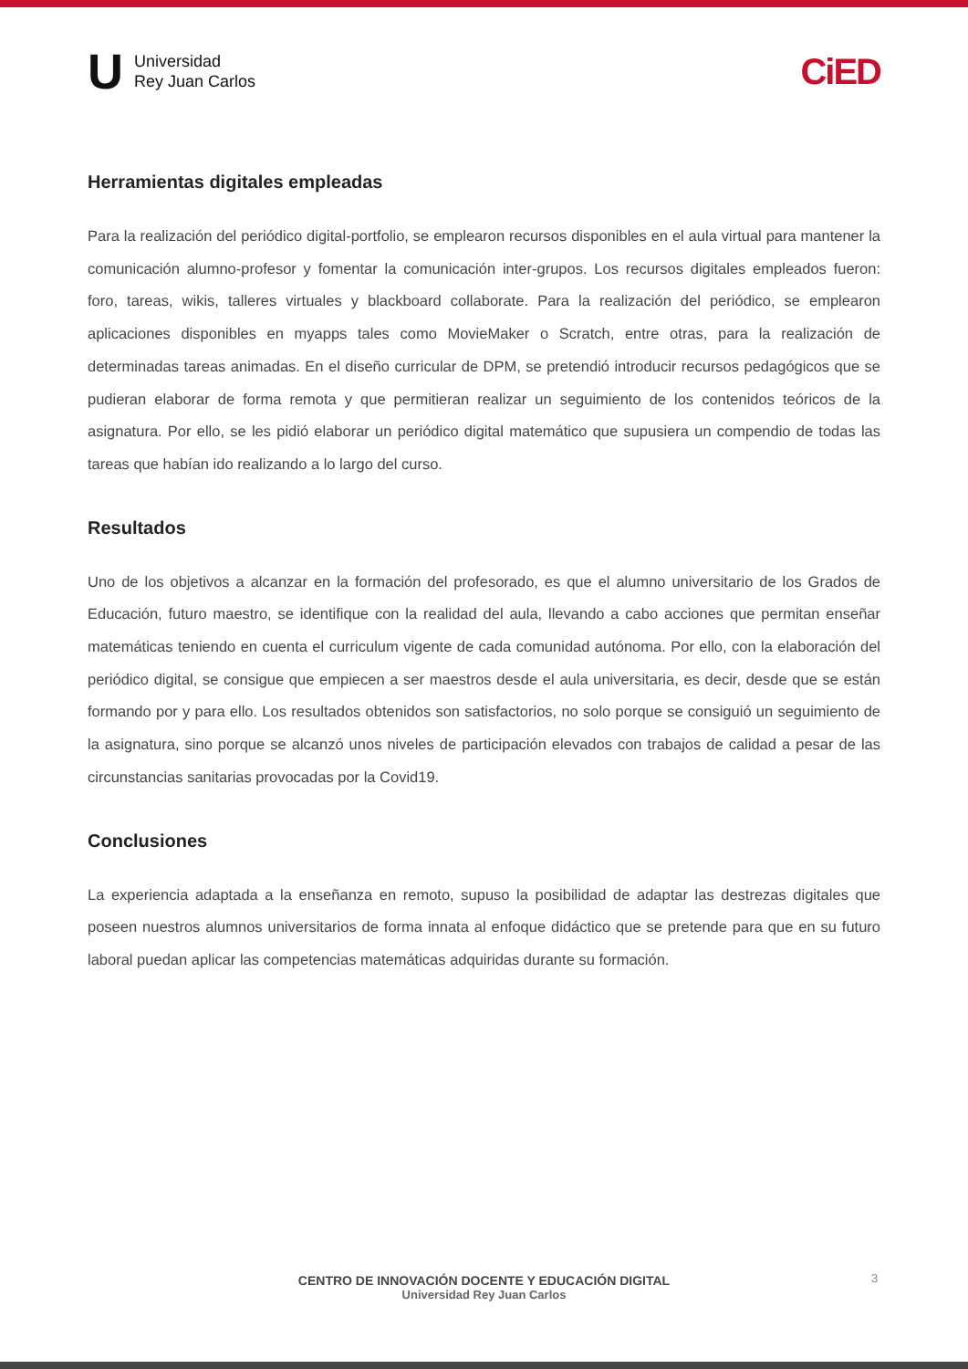U
Universidad
Rey Juan Carlos
CiED
Herramientas digitales empleadas
Para la realización del periódico digital-portfolio, se emplearon recursos disponibles en el aula virtual para mantener la comunicación alumno-profesor y fomentar la comunicación inter-grupos. Los recursos digitales empleados fueron: foro, tareas, wikis, talleres virtuales y blackboard collaborate. Para la realización del periódico, se emplearon aplicaciones disponibles en myapps tales como MovieMaker o Scratch, entre otras, para la realización de determinadas tareas animadas. En el diseño curricular de DPM, se pretendió introducir recursos pedagógicos que se pudieran elaborar de forma remota y que permitieran realizar un seguimiento de los contenidos teóricos de la asignatura. Por ello, se les pidió elaborar un periódico digital matemático que supusiera un compendio de todas las tareas que habían ido realizando a lo largo del curso.
Resultados
Uno de los objetivos a alcanzar en la formación del profesorado, es que el alumno universitario de los Grados de Educación, futuro maestro, se identifique con la realidad del aula, llevando a cabo acciones que permitan enseñar matemáticas teniendo en cuenta el curriculum vigente de cada comunidad autónoma. Por ello, con la elaboración del periódico digital, se consigue que empiecen a ser maestros desde el aula universitaria, es decir, desde que se están formando por y para ello. Los resultados obtenidos son satisfactorios, no solo porque se consiguió un seguimiento de la asignatura, sino porque se alcanzó unos niveles de participación elevados con trabajos de calidad a pesar de las circunstancias sanitarias provocadas por la Covid19.
Conclusiones
La experiencia adaptada a la enseñanza en remoto, supuso la posibilidad de adaptar las destrezas digitales que poseen nuestros alumnos universitarios de forma innata al enfoque didáctico que se pretende para que en su futuro laboral puedan aplicar las competencias matemáticas adquiridas durante su formación.
3
CENTRO DE INNOVACIÓN DOCENTE Y EDUCACIÓN DIGITAL
Universidad Rey Juan Carlos